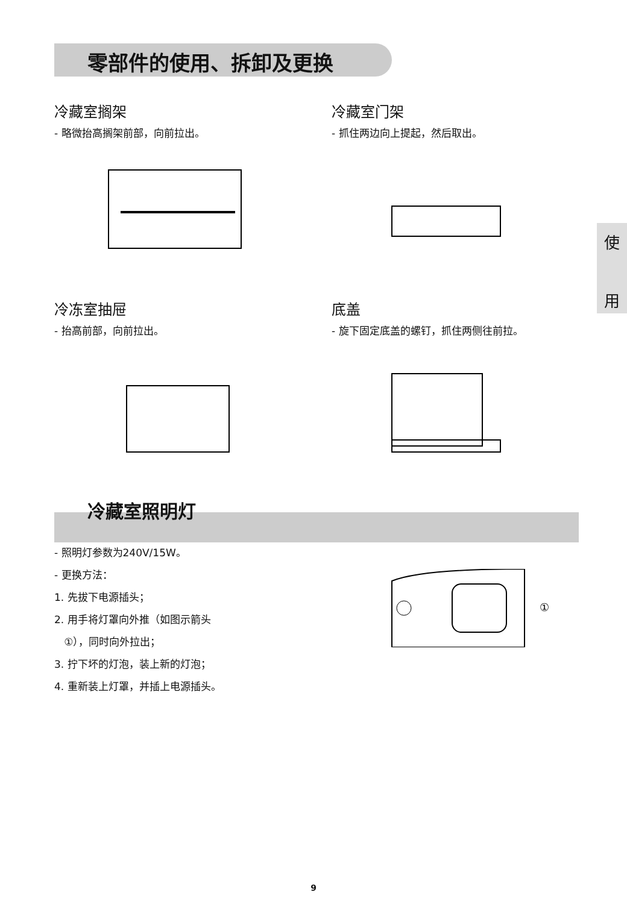零部件的使用、拆卸及更换
使
用
冷藏室搁架
- 略微抬高搁架前部，向前拉出。
冷藏室门架
- 抓住两边向上提起，然后取出。
冷冻室抽屉
- 抬高前部，向前拉出。
底盖
- 旋下固定底盖的螺钉，抓住两侧往前拉。
冷藏室照明灯
- 照明灯参数为240V/15W。
- 更换方法：
1. 先拔下电源插头；
2. 用手将灯罩向外推（如图示箭头
①），同时向外拉出；
3. 拧下坏的灯泡，装上新的灯泡；
4. 重新装上灯罩，并插上电源插头。
①
9